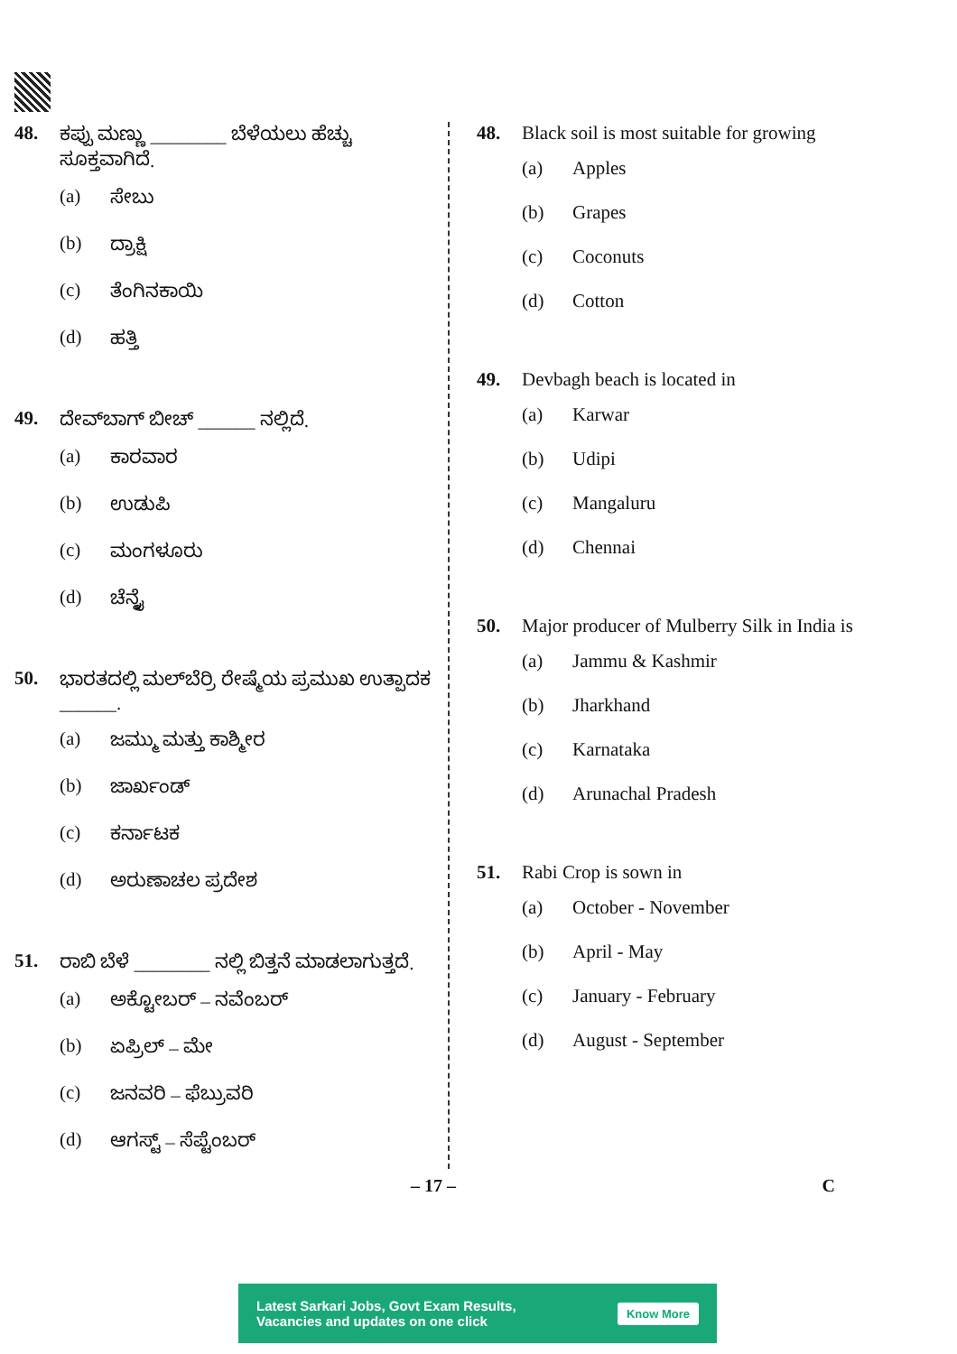48. ಕಪ್ಪು ಮಣ್ಣು ________ ಬೆಳೆಯಲು ಹೆಚ್ಚು ಸೂಕ್ತವಾಗಿದೆ.
(a) ಸೇಬು
(b) ದ್ರಾಕ್ಷಿ
(c) ತೆಂಗಿನಕಾಯಿ
(d) ಹತ್ತಿ
49. ದೇವ್‌ಬಾಗ್ ಬೀಚ್ ______ ನಲ್ಲಿದೆ.
(a) ಕಾರವಾರ
(b) ಉಡುಪಿ
(c) ಮಂಗಳೂರು
(d) ಚೆನ್ನೈ
50. ಭಾರತದಲ್ಲಿ ಮಲ್‌ಬೆರ್ರಿ ರೇಷ್ಮೆಯ ಪ್ರಮುಖ ಉತ್ಪಾದಕ ______.
(a) ಜಮ್ಮು ಮತ್ತು ಕಾಶ್ಮೀರ
(b) ಜಾರ್ಖಂಡ್
(c) ಕರ್ನಾಟಕ
(d) ಅರುಣಾಚಲ ಪ್ರದೇಶ
51. ರಾಬಿ ಬೆಳೆ ________ ನಲ್ಲಿ ಬಿತ್ತನೆ ಮಾಡಲಾಗುತ್ತದೆ.
(a) ಅಕ್ಟೋಬರ್ – ನವೆಂಬರ್
(b) ಏಪ್ರಿಲ್ – ಮೇ
(c) ಜನವರಿ – ಫೆಬ್ರುವರಿ
(d) ಆಗಸ್ಟ್ – ಸೆಪ್ಟೆಂಬರ್
48. Black soil is most suitable for growing
(a) Apples
(b) Grapes
(c) Coconuts
(d) Cotton
49. Devbagh beach is located in
(a) Karwar
(b) Udipi
(c) Mangaluru
(d) Chennai
50. Major producer of Mulberry Silk in India is
(a) Jammu & Kashmir
(b) Jharkhand
(c) Karnataka
(d) Arunachal Pradesh
51. Rabi Crop is sown in
(a) October - November
(b) April - May
(c) January - February
(d) August - September
– 17 – C
Latest Sarkari Jobs, Govt Exam Results,
Vacancies and updates on one click
Know More